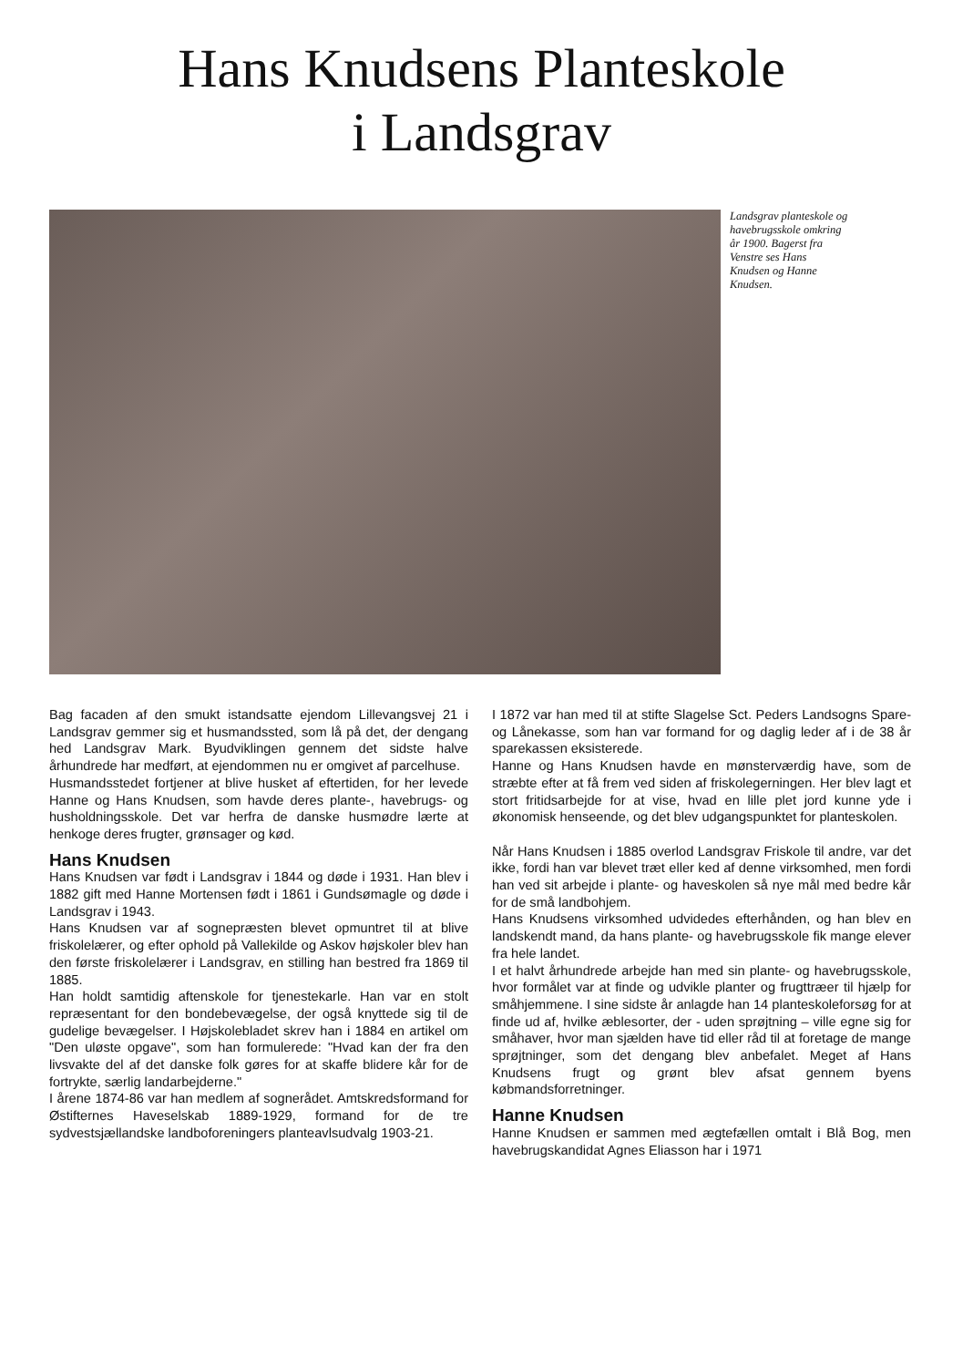Hans Knudsens Planteskole
i Landsgrav
Landsgrav planteskole og havebrugsskole omkring år 1900. Bagerst fra Venstre ses Hans Knudsen og Hanne Knudsen.
Bag facaden af den smukt istandsatte ejendom Lillevangsvej 21 i Landsgrav gemmer sig et husmandssted, som lå på det, der dengang hed Landsgrav Mark. Byudviklingen gennem det sidste halve århundrede har medført, at ejendommen nu er omgivet af parcelhuse.
Husmandsstedet fortjener at blive husket af eftertiden, for her levede Hanne og Hans Knudsen, som havde deres plante-, havebrugs- og husholdningsskole. Det var herfra de danske husmødre lærte at henkoge deres frugter, grønsager og kød.
Hans Knudsen
Hans Knudsen var født i Landsgrav i 1844 og døde i 1931. Han blev i 1882 gift med Hanne Mortensen født i 1861 i Gundsømagle og døde i Landsgrav i 1943.
Hans Knudsen var af sognepræsten blevet opmuntret til at blive friskolelærer, og efter ophold på Vallekilde og Askov højskoler blev han den første friskolelærer i Landsgrav, en stilling han bestred fra 1869 til 1885.
Han holdt samtidig aftenskole for tjenestekarle. Han var en stolt repræsentant for den bondebevægelse, der også knyttede sig til de gudelige bevægelser. I Højskolebladet skrev han i 1884 en artikel om "Den uløste opgave", som han formulerede: "Hvad kan der fra den livsvakte del af det danske folk gøres for at skaffe blidere kår for de fortrykte, særlig landarbejderne."
I årene 1874-86 var han medlem af sognerådet. Amtskredsformand for Østifternes Haveselskab 1889-1929, formand for de tre sydvestsjællandske landboforeningers planteavlsudvalg 1903-21.
I 1872 var han med til at stifte Slagelse Sct. Peders Landsogns Spare- og Lånekasse, som han var formand for og daglig leder af i de 38 år sparekassen eksisterede.
Hanne og Hans Knudsen havde en mønsterværdig have, som de stræbte efter at få frem ved siden af friskolegerningen. Her blev lagt et stort fritidsarbejde for at vise, hvad en lille plet jord kunne yde i økonomisk henseende, og det blev udgangspunktet for planteskolen.
Når Hans Knudsen i 1885 overlod Landsgrav Friskole til andre, var det ikke, fordi han var blevet træt eller ked af denne virksomhed, men fordi han ved sit arbejde i plante- og haveskolen så nye mål med bedre kår for de små landbohjem.
Hans Knudsens virksomhed udvidedes efterhånden, og han blev en landskendt mand, da hans plante- og havebrugsskole fik mange elever fra hele landet.
I et halvt århundrede arbejde han med sin plante- og havebrugsskole, hvor formålet var at finde og udvikle planter og frugttræer til hjælp for småhjemmene. I sine sidste år anlagde han 14 planteskoleforsøg for at finde ud af, hvilke æblesorter, der - uden sprøjtning – ville egne sig for småhaver, hvor man sjælden have tid eller råd til at foretage de mange sprøjtninger, som det dengang blev anbefalet. Meget af Hans Knudsens frugt og grønt blev afsat gennem byens købmandsforretninger.
Hanne Knudsen
Hanne Knudsen er sammen med ægtefællen omtalt i Blå Bog, men havebrugskandidat Agnes Eliasson har i 1971